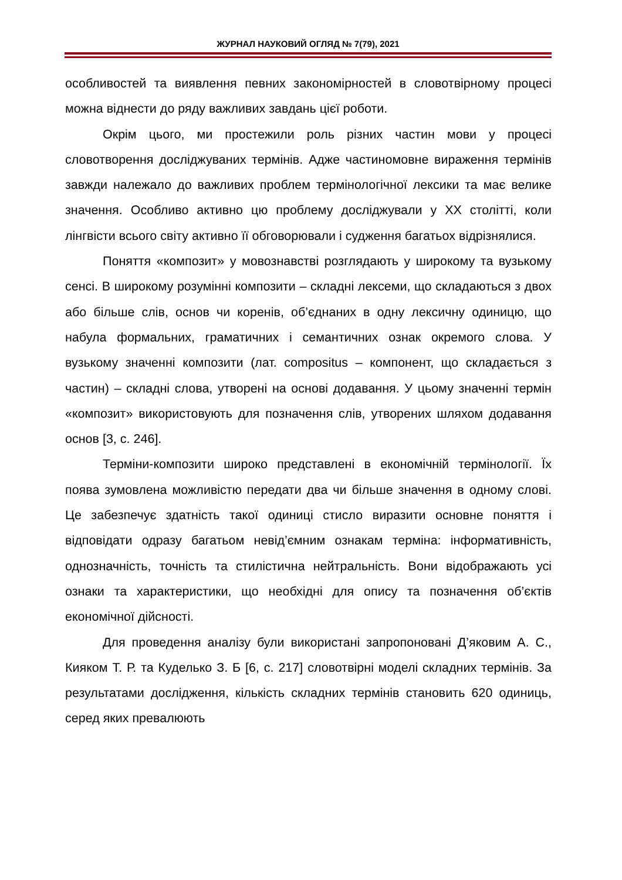ЖУРНАЛ НАУКОВИЙ ОГЛЯД № 7(79), 2021
особливостей та виявлення певних закономірностей в словотвірному процесі можна віднести до ряду важливих завдань цієї роботи.
Окрім цього, ми простежили роль різних частин мови у процесі словотворення досліджуваних термінів. Адже частиномовне вираження термінів завжди належало до важливих проблем термінологічної лексики та має велике значення. Особливо активно цю проблему досліджували у ХХ столітті, коли лінгвісти всього світу активно її обговорювали і судження багатьох відрізнялися.
Поняття «композит» у мовознавстві розглядають у широкому та вузькому сенсі. В широкому розумінні композити – складні лексеми, що складаються з двох або більше слів, основ чи коренів, об’єднаних в одну лексичну одиницю, що набула формальних, граматичних і семантичних ознак окремого слова. У вузькому значенні композити (лат. compositus – компонент, що складається з частин) – складні слова, утворені на основі додавання. У цьому значенні термін «композит» використовують для позначення слів, утворених шляхом додавання основ [3, с. 246].
Терміни-композити широко представлені в економічній термінології. Їх поява зумовлена можливістю передати два чи більше значення в одному слові. Це забезпечує здатність такої одиниці стисло виразити основне поняття і відповідати одразу багатьом невід’ємним ознакам терміна: інформативність, однозначність, точність та стилістична нейтральність. Вони відображають усі ознаки та характеристики, що необхідні для опису та позначення об’єктів економічної дійсності.
Для проведення аналізу були використані запропоновані Д’яковим А. С., Кияком Т. Р. та Куделько З. Б [6, с. 217] словотвірні моделі складних термінів. За результатами дослідження, кількість складних термінів становить 620 одиниць, серед яких превалюють